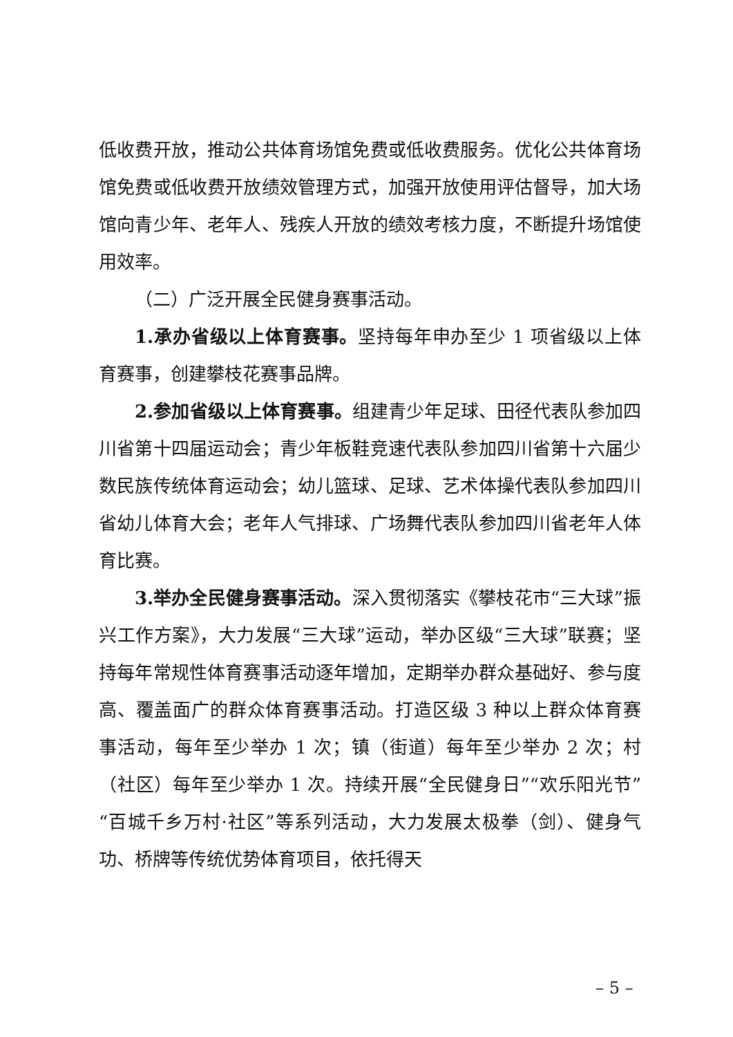低收费开放，推动公共体育场馆免费或低收费服务。优化公共体育场馆免费或低收费开放绩效管理方式，加强开放使用评估督导，加大场馆向青少年、老年人、残疾人开放的绩效考核力度，不断提升场馆使用效率。
（二）广泛开展全民健身赛事活动。
1.承办省级以上体育赛事。坚持每年申办至少 1 项省级以上体育赛事，创建攀枝花赛事品牌。
2.参加省级以上体育赛事。组建青少年足球、田径代表队参加四川省第十四届运动会；青少年板鞋竞速代表队参加四川省第十六届少数民族传统体育运动会；幼儿篮球、足球、艺术体操代表队参加四川省幼儿体育大会；老年人气排球、广场舞代表队参加四川省老年人体育比赛。
3.举办全民健身赛事活动。深入贯彻落实《攀枝花市“三大球”振兴工作方案》，大力发展“三大球”运动，举办区级“三大球”联赛；坚持每年常规性体育赛事活动逐年增加，定期举办群众基础好、参与度高、覆盖面广的群众体育赛事活动。打造区级 3 种以上群众体育赛事活动，每年至少举办 1 次；镇（街道）每年至少举办 2 次；村（社区）每年至少举办 1 次。持续开展“全民健身日”“欢乐阳光节”“百城千乡万村·社区”等系列活动，大力发展太极拳（剑）、健身气功、桥牌等传统优势体育项目，依托得天
– 5 –